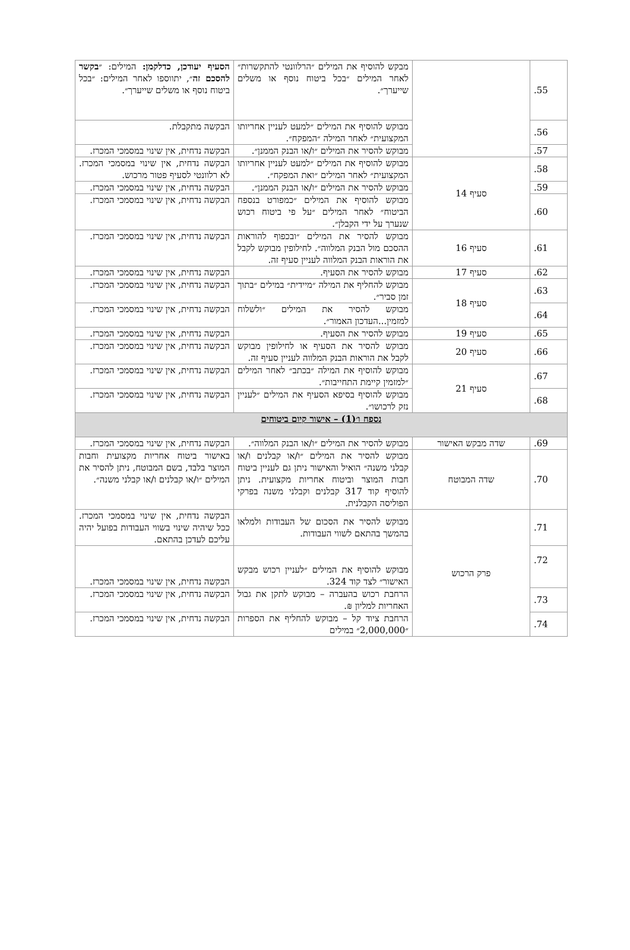| 55. | | מבקש להוסיף את המילים ״הרלוונטי להתקשרות״ לאחר המילים ״בכל ביטוח נוסף או משלים שייערך״. | הסעיף יעודכן, כדלקמן: המילים: ״ בקשר להסכם זה ״, יתווספו לאחר המילים: ״בכל ביטוח נוסף או משלים שייערך״. |
| 56. | | מבוקש להוסיף את המילים ״למעט לעניין אחריותו המקצועית״ לאחר המילה ״המפקח״. | הבקשה מתקבלת. |
| 57. | | מבוקש להסיר את המילים ״ו/או הבנק הממנן״. | הבקשה נדחית, אין שינוי במסמכי המכרז. |
| 58. | סעיף 14 | מבוקש להוסיף את המילים ״למעט לעניין אחריותו המקצועית״ לאחר המילים ״ואת המפקח״. | הבקשה נדחית, אין שינוי במסמכי המכרז. לא רלוונטי לסעיף פטור מרכוש. |
| 59. | | מבוקש להסיר את המילים ״ו/או הבנק הממנן״. | הבקשה נדחית, אין שינוי במסמכי המכרז. |
| 60. | | מבוקש להוסיף את המילים ״כמפורט בנספח הביטוח״ לאחר המילים ״על פי ביטוח רכוש שנערך על ידי הקבלן״. | הבקשה נדחית, אין שינוי במסמכי המכרז. |
| 61. | סעיף 16 | מבוקש להסיר את המילים ״ובכפוף להוראות ההסכם מול הבנק המלווה״. לחילופין מבוקש לקבל את הוראות הבנק המלווה לעניין סעיף זה. | הבקשה נדחית, אין שינוי במסמכי המכרז. |
| 62. | סעיף 17 | מבוקש להסיר את הסעיף. | הבקשה נדחית, אין שינוי במסמכי המכרז. |
| 63. | סעיף 18 | מבוקש להחליף את המילה ״מיידית״ במילים ״בתוך זמן סביר״. | הבקשה נדחית, אין שינוי במסמכי המכרז. |
| 64. | | מבוקש להסיר את המילים ״ולשלוח למזמין...העדכון האמור״. | הבקשה נדחית, אין שינוי במסמכי המכרז. |
| 65. | סעיף 19 | מבוקש להסיר את הסעיף. | הבקשה נדחית, אין שינוי במסמכי המכרז. |
| 66. | סעיף 20 | מבוקש להסיר את הסעיף או לחילופין מבוקש לקבל את הוראות הבנק המלווה לעניין סעיף זה. | הבקשה נדחית, אין שינוי במסמכי המכרז. |
| 67. | סעיף 21 | מבוקש להוסיף את המילה ״בכתב״ לאחר המילים ״למזמין קיימת התחייבות״. | הבקשה נדחית, אין שינוי במסמכי המכרז. |
| 68. | | מבוקש להוסיף בסיפא הסעיף את המילים ״לעניין נזק לרכושו״. | הבקשה נדחית, אין שינוי במסמכי המכרז. |
| נספח ו׳(1) – אישור קיום ביטוחים | | | |
| 69. | שדה מבקש האישור | מבוקש להסיר את המילים ״ו/או הבנק המלווה״. | הבקשה נדחית, אין שינוי במסמכי המכרז. |
| 70. | שדה המבוטח | מבוקש להסיר את המילים ״ו/או קבלנים ו/או קבלני משנה״ הואיל והאישור ניתן גם לעניין ביטוח חבות המוצר וביטוח אחריות מקצועית. ניתן להוסיף קוד 317 קבלנים וקבלני משנה בפרקי הפוליסה הקבלנית. | באישור ביטוח אחריות מקצועית וחבות המוצר בלבד, בשם המבוטח, ניתן להסיר את המילים ״ו/או קבלנים ו/או קבלני משנה״. |
| 71. | פרק הרכוש | מבוקש להסיר את הסכום של העבודות ולמלאו בהמשך בהתאם לשווי העבודות. | הבקשה נדחית, אין שינוי במסמכי המכרז. ככל שיהיה שינוי בשווי העבודות בפועל יהיה עליכם לעדכן בהתאם. |
| 72. | | מבוקש להוסיף את המילים ״לעניין רכוש מבקש האישור״ לצד קוד 324. | הבקשה נדחית, אין שינוי במסמכי המכרז. |
| 73. | | הרחבת רכוש בהעברה – מבוקש לתקן את גבול האחריות למליון ₪. | הבקשה נדחית, אין שינוי במסמכי המכרז. |
| 74. | | הרחבת ציוד קל – מבוקש להחליף את הספרות ״2,000,000״ במילים | הבקשה נדחית, אין שינוי במסמכי המכרז. |